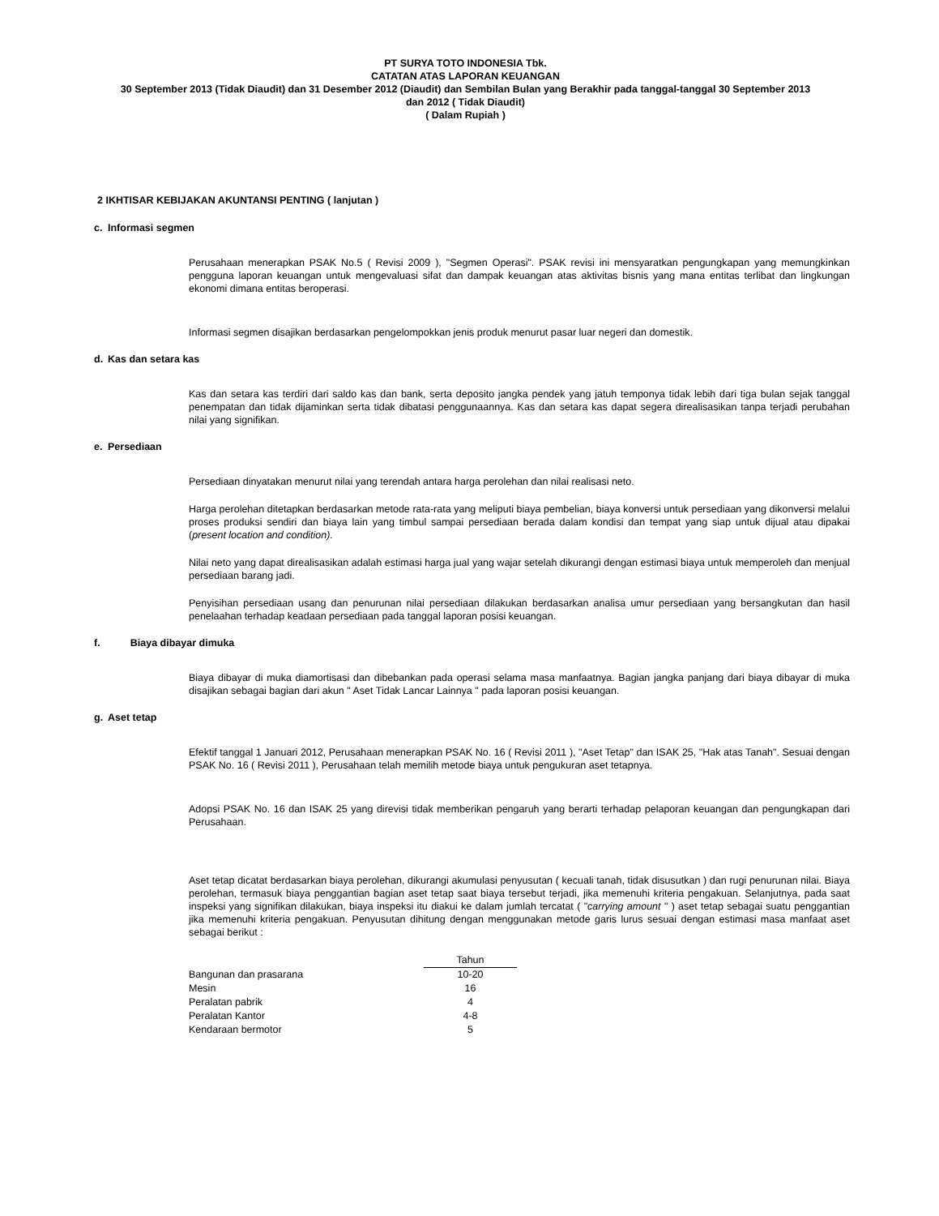PT SURYA TOTO INDONESIA Tbk.
CATATAN ATAS LAPORAN KEUANGAN
30 September 2013 (Tidak Diaudit) dan 31 Desember 2012 (Diaudit) dan Sembilan Bulan yang Berakhir pada tanggal-tanggal 30 September 2013
dan 2012 ( Tidak Diaudit)
( Dalam Rupiah )
2 IKHTISAR KEBIJAKAN AKUNTANSI PENTING ( lanjutan )
c. Informasi segmen
Perusahaan menerapkan PSAK No.5 ( Revisi 2009 ), "Segmen Operasi". PSAK revisi ini mensyaratkan pengungkapan yang memungkinkan pengguna laporan keuangan untuk mengevaluasi sifat dan dampak keuangan atas aktivitas bisnis yang mana entitas terlibat dan lingkungan ekonomi dimana entitas beroperasi.
Informasi segmen disajikan berdasarkan pengelompokkan jenis produk menurut pasar luar negeri dan domestik.
d. Kas dan setara kas
Kas dan setara kas terdiri dari saldo kas dan bank, serta deposito jangka pendek yang jatuh temponya tidak lebih dari tiga bulan sejak tanggal penempatan dan tidak dijaminkan serta tidak dibatasi penggunaannya. Kas dan setara kas dapat segera direalisasikan tanpa terjadi perubahan nilai yang signifikan.
e. Persediaan
Persediaan dinyatakan menurut nilai yang terendah antara harga perolehan dan nilai realisasi neto.
Harga perolehan ditetapkan berdasarkan metode rata-rata yang meliputi biaya pembelian, biaya konversi untuk persediaan yang dikonversi melalui proses produksi sendiri dan biaya lain yang timbul sampai persediaan berada dalam kondisi dan tempat yang siap untuk dijual atau dipakai (present location and condition).
Nilai neto yang dapat direalisasikan adalah estimasi harga jual yang wajar setelah dikurangi dengan estimasi biaya untuk memperoleh dan menjual persediaan barang jadi.
Penyisihan persediaan usang dan penurunan nilai persediaan dilakukan berdasarkan analisa umur persediaan yang bersangkutan dan hasil penelaahan terhadap keadaan persediaan pada tanggal laporan posisi keuangan.
f. Biaya dibayar dimuka
Biaya dibayar di muka diamortisasi dan dibebankan pada operasi selama masa manfaatnya. Bagian jangka panjang dari biaya dibayar di muka disajikan sebagai bagian dari akun " Aset Tidak Lancar Lainnya " pada laporan posisi keuangan.
g. Aset tetap
Efektif tanggal 1 Januari 2012, Perusahaan menerapkan PSAK No. 16 ( Revisi 2011 ), "Aset Tetap" dan ISAK 25, "Hak atas Tanah". Sesuai dengan PSAK No. 16 ( Revisi 2011 ), Perusahaan telah memilih metode biaya untuk pengukuran aset tetapnya.
Adopsi PSAK No. 16 dan ISAK 25 yang direvisi tidak memberikan pengaruh yang berarti terhadap pelaporan keuangan dan pengungkapan dari Perusahaan.
Aset tetap dicatat berdasarkan biaya perolehan, dikurangi akumulasi penyusutan ( kecuali tanah, tidak disusutkan ) dan rugi penurunan nilai. Biaya perolehan, termasuk biaya penggantian bagian aset tetap saat biaya tersebut terjadi, jika memenuhi kriteria pengakuan. Selanjutnya, pada saat inspeksi yang signifikan dilakukan, biaya inspeksi itu diakui ke dalam jumlah tercatat ( "carrying amount " ) aset tetap sebagai suatu penggantian jika memenuhi kriteria pengakuan. Penyusutan dihitung dengan menggunakan metode garis lurus sesuai dengan estimasi masa manfaat aset sebagai berikut :
| | Tahun |
| Bangunan dan prasarana | 10-20 |
| Mesin | 16 |
| Peralatan pabrik | 4 |
| Peralatan Kantor | 4-8 |
| Kendaraan bermotor | 5 |